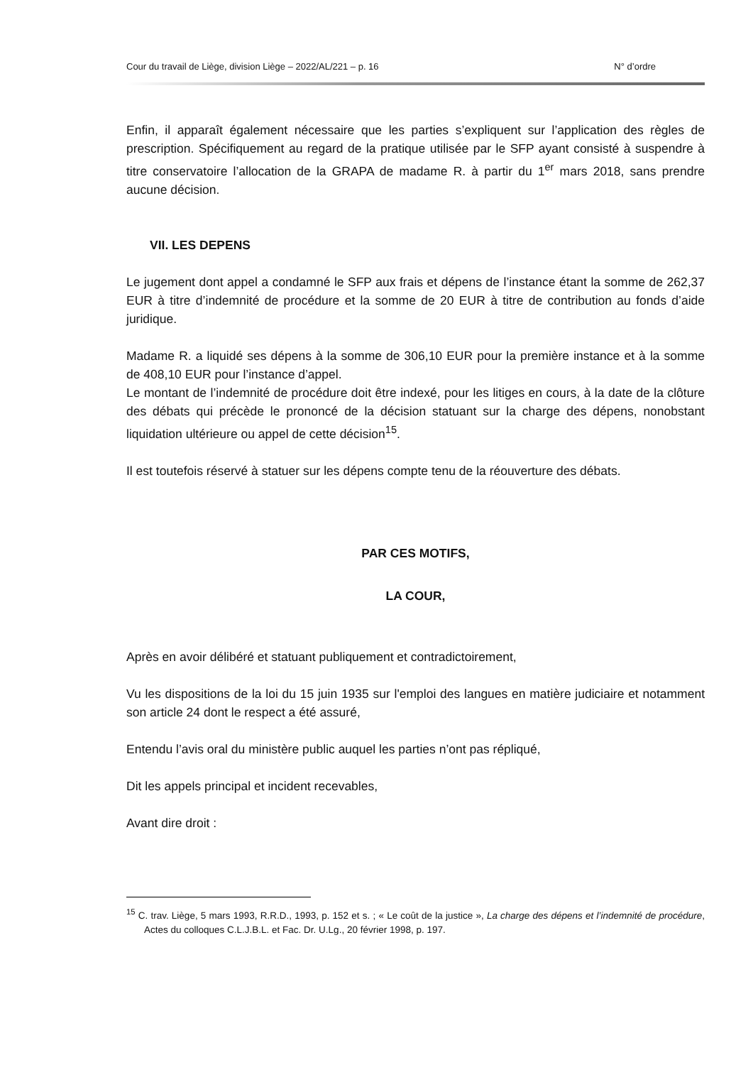Cour du travail de Liège, division Liège – 2022/AL/221 – p. 16 N° d’ordre
Enfin, il apparaît également nécessaire que les parties s’expliquent sur l’application des règles de prescription. Spécifiquement au regard de la pratique utilisée par le SFP ayant consisté à suspendre à titre conservatoire l’allocation de la GRAPA de madame R. à partir du 1<sup>er</sup> mars 2018, sans prendre aucune décision.
VII. LES DEPENS
Le jugement dont appel a condamné le SFP aux frais et dépens de l’instance étant la somme de 262,37 EUR à titre d’indemnité de procédure et la somme de 20 EUR à titre de contribution au fonds d’aide juridique.
Madame R. a liquidé ses dépens à la somme de 306,10 EUR pour la première instance et à la somme de 408,10 EUR pour l’instance d’appel.
Le montant de l’indemnité de procédure doit être indexé, pour les litiges en cours, à la date de la clôture des débats qui précède le prononcé de la décision statuant sur la charge des dépens, nonobstant liquidation ultérieure ou appel de cette décision<sup>15</sup>.
Il est toutefois réservé à statuer sur les dépens compte tenu de la réouverture des débats.
PAR CES MOTIFS,
LA COUR,
Après en avoir délibéré et statuant publiquement et contradictoirement,
Vu les dispositions de la loi du 15 juin 1935 sur l'emploi des langues en matière judiciaire et notamment son article 24 dont le respect a été assuré,
Entendu l’avis oral du ministère public auquel les parties n’ont pas répliqué,
Dit les appels principal et incident recevables,
Avant dire droit :
<sup>15</sup> C. trav. Liège, 5 mars 1993, R.R.D., 1993, p. 152 et s. ; « Le coût de la justice », La charge des dépens et l’indemnité de procédure, Actes du colloques C.L.J.B.L. et Fac. Dr. U.Lg., 20 février 1998, p. 197.